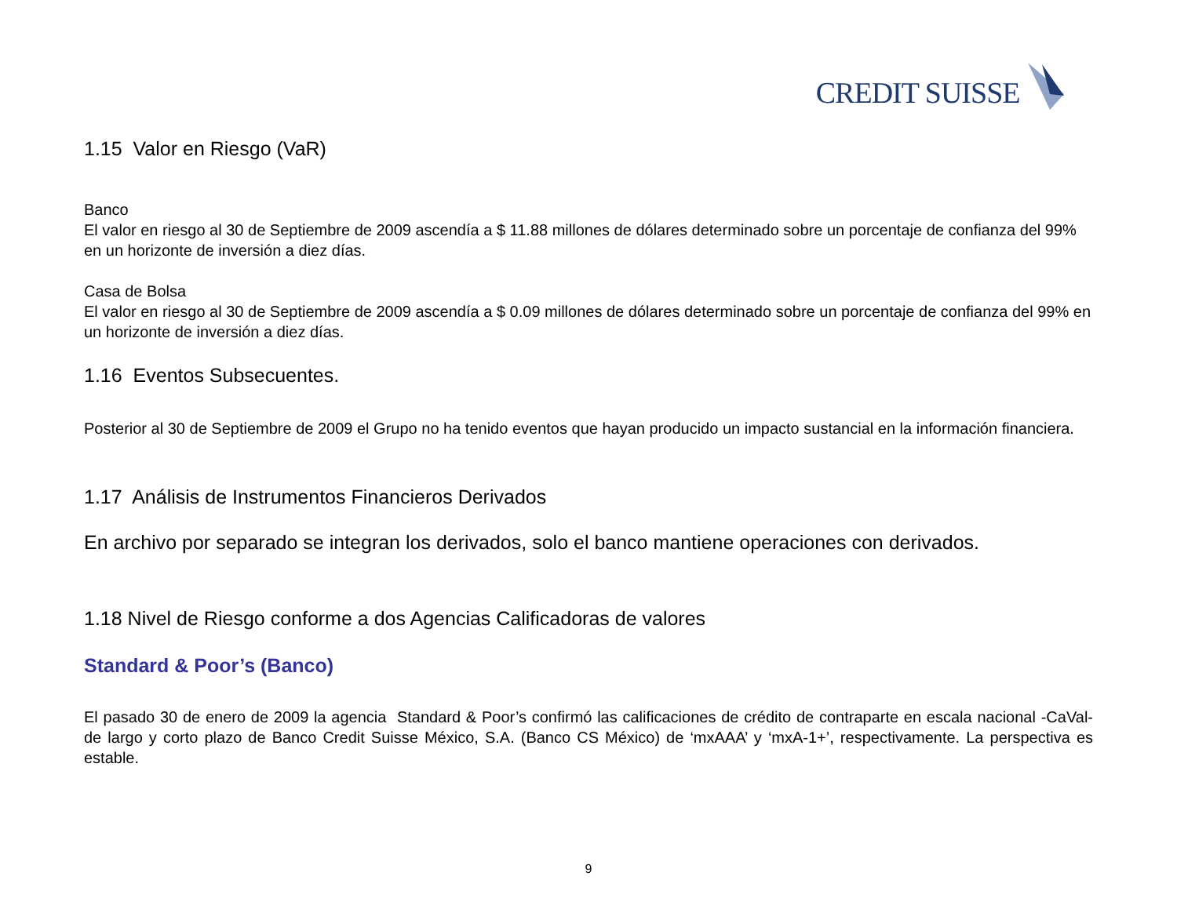CREDIT SUISSE
1.15 Valor en Riesgo (VaR)
Banco
El valor en riesgo al 30 de Septiembre de 2009 ascendía a $ 11.88 millones de dólares determinado sobre un porcentaje de confianza del 99% en un horizonte de inversión a diez días.
Casa de Bolsa
El valor en riesgo al 30 de Septiembre de 2009 ascendía a $ 0.09 millones de dólares determinado sobre un porcentaje de confianza del 99% en un horizonte de inversión a diez días.
1.16 Eventos Subsecuentes.
Posterior al 30 de Septiembre de 2009 el Grupo no ha tenido eventos que hayan producido un impacto sustancial en la información financiera.
1.17 Análisis de Instrumentos Financieros Derivados
En archivo por separado se integran los derivados, solo el banco mantiene operaciones con derivados.
1.18 Nivel de Riesgo conforme a dos Agencias Calificadoras de valores
Standard & Poor’s (Banco)
El pasado 30 de enero de 2009 la agencia Standard & Poor’s confirmó las calificaciones de crédito de contraparte en escala nacional -CaVal- de largo y corto plazo de Banco Credit Suisse México, S.A. (Banco CS México) de ‘mxAAA’ y ‘mxA-1+’, respectivamente. La perspectiva es estable.
9